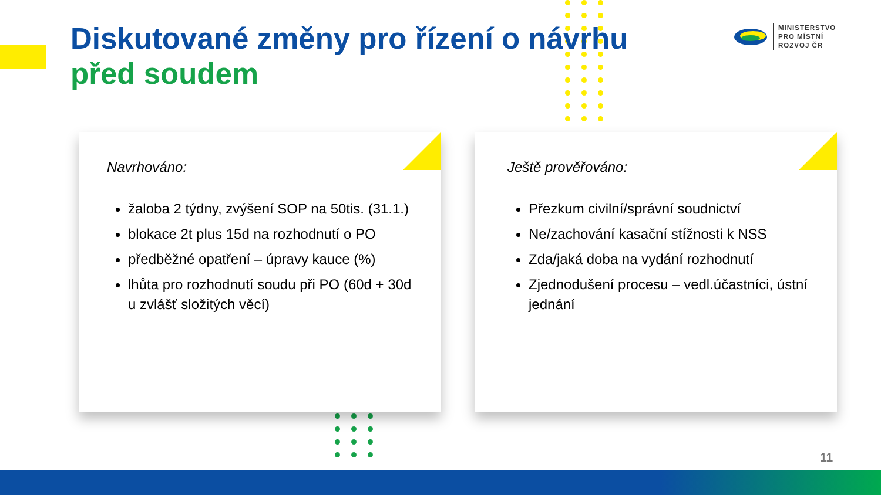Diskutované změny pro řízení o návrhu
před soudem
MINISTERSTVO
PRO MÍSTNÍ
ROZVOJ ČR
Navrhováno:
žaloba 2 týdny, zvýšení SOP na 50tis. (31.1.)
blokace 2t plus 15d na rozhodnutí o PO
předběžné opatření – úpravy kauce (%)
lhůta pro rozhodnutí soudu při PO (60d + 30d u zvlášť složitých věcí)
Ještě prověřováno:
Přezkum civilní/správní soudnictví
Ne/zachování kasační stížnosti k NSS
Zda/jaká doba na vydání rozhodnutí
Zjednodušení procesu – vedl.účastníci, ústní jednání
11